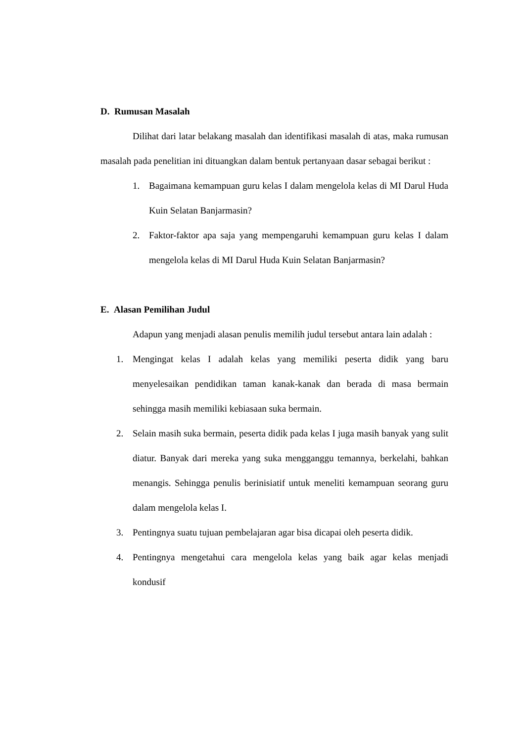D. Rumusan Masalah
Dilihat dari latar belakang masalah dan identifikasi masalah di atas, maka rumusan masalah pada penelitian ini dituangkan dalam bentuk pertanyaan dasar sebagai berikut :
1. Bagaimana kemampuan guru kelas I dalam mengelola kelas di MI Darul Huda Kuin Selatan Banjarmasin?
2. Faktor-faktor apa saja yang mempengaruhi kemampuan guru kelas I dalam mengelola kelas di MI Darul Huda Kuin Selatan Banjarmasin?
E. Alasan Pemilihan Judul
Adapun yang menjadi alasan penulis memilih judul tersebut antara lain adalah :
1. Mengingat kelas I adalah kelas yang memiliki peserta didik yang baru menyelesaikan pendidikan taman kanak-kanak dan berada di masa bermain sehingga masih memiliki kebiasaan suka bermain.
2. Selain masih suka bermain, peserta didik pada kelas I juga masih banyak yang sulit diatur. Banyak dari mereka yang suka mengganggu temannya, berkelahi, bahkan menangis. Sehingga penulis berinisiatif untuk meneliti kemampuan seorang guru dalam mengelola kelas I.
3. Pentingnya suatu tujuan pembelajaran agar bisa dicapai oleh peserta didik.
4. Pentingnya mengetahui cara mengelola kelas yang baik agar kelas menjadi kondusif